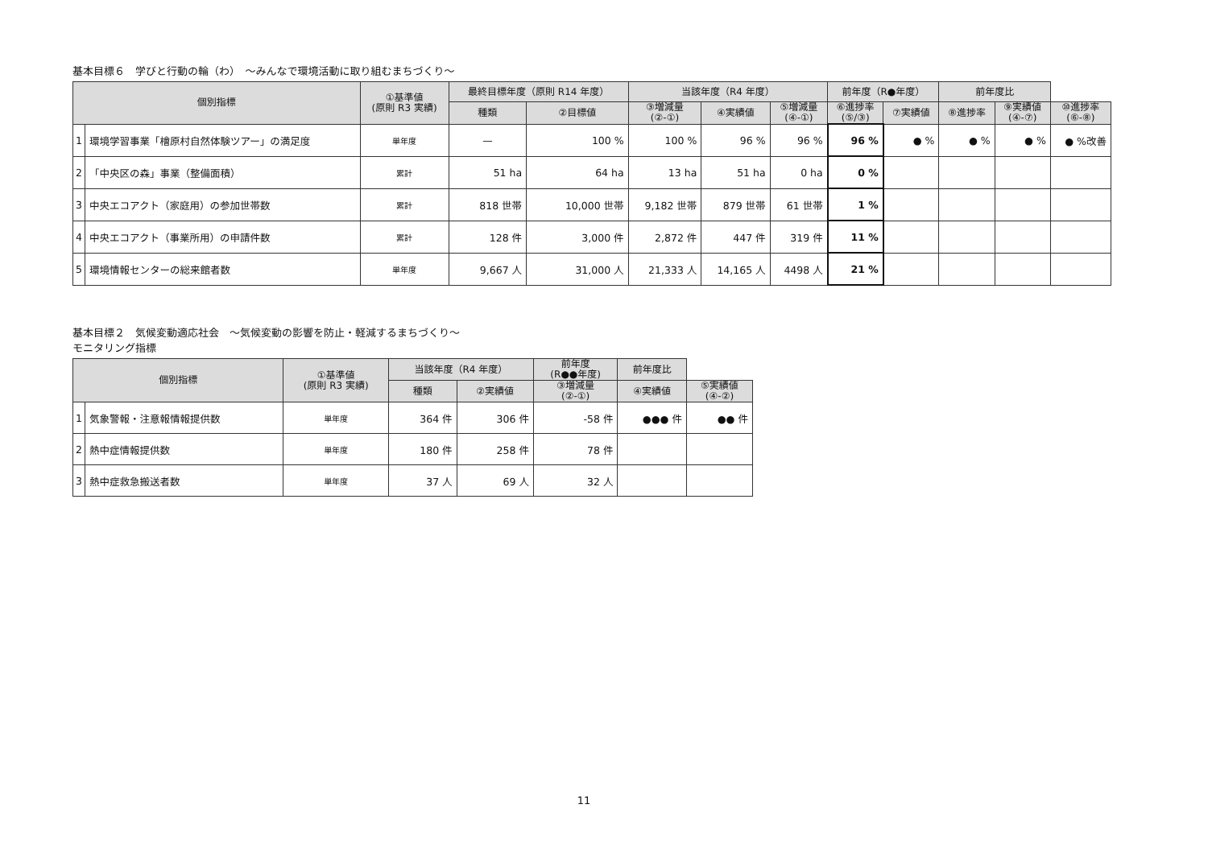基本目標６　学びと行動の輪（わ）　～みんなで環境活動に取り組むまちづくり～
| 個別指標 | | | ①基準値 (原則 R3 実績) | 最終目標年度（原則 R14 年度） | | 当該年度（R4 年度） | | | 前年度（R●年度） | | 前年度比 | |
| --- | --- | --- | --- | --- | --- | --- | --- | --- | --- | --- | --- | --- |
| | | 種類 | | ②目標値 | ③増減量 (②-①) | ④実績値 | ⑤増減量 (④-①) | ⑥進捗率 (⑤/③) | ⑦実績値 | ⑧進捗率 | ⑨実績値 (④-⑦) | ⑩進捗率 (⑥-⑧) |
| 1 | 環境学習事業「檜原村自然体験ツアー」の満足度 | 単年度 | — | 100 % | 100 % | 96 % | 96 % | 96 % | ● % | ● % | ● % | ● %改善 |
| 2 | 「中央区の森」事業（整備面積） | 累計 | 51 ha | 64 ha | 13 ha | 51 ha | 0 ha | 0 % | | | | |
| 3 | 中央エコアクト（家庭用）の参加世帯数 | 累計 | 818 世帯 | 10,000 世帯 | 9,182 世帯 | 879 世帯 | 61 世帯 | 1 % | | | | |
| 4 | 中央エコアクト（事業所用）の申請件数 | 累計 | 128 件 | 3,000 件 | 2,872 件 | 447 件 | 319 件 | 11 % | | | | |
| 5 | 環境情報センターの総来館者数 | 単年度 | 9,667 人 | 31,000 人 | 21,333 人 | 14,165 人 | 4498 人 | 21 % | | | | |
基本目標２　気候変動適応社会　～気候変動の影響を防止・軽減するまちづくり～
モニタリング指標
| 個別指標 | | ①基準値 (原則 R3 実績) | 当該年度（R4 年度） | | 前年度 (R●●年度) | 前年度比 | |
| --- | --- | --- | --- | --- | --- | --- | --- |
| | | | 種類 | ②実績値 | ③増減量 (②-①) | ④実績値 | ⑤実績値 (④-②) |
| 1 | 気象警報・注意報情報提供数 | 単年度 | 364 件 | 306 件 | -58 件 | ●●● 件 | ●● 件 |
| 2 | 熱中症情報提供数 | 単年度 | 180 件 | 258 件 | 78 件 | | |
| 3 | 熱中症救急搬送者数 | 単年度 | 37 人 | 69 人 | 32 人 | | |
11